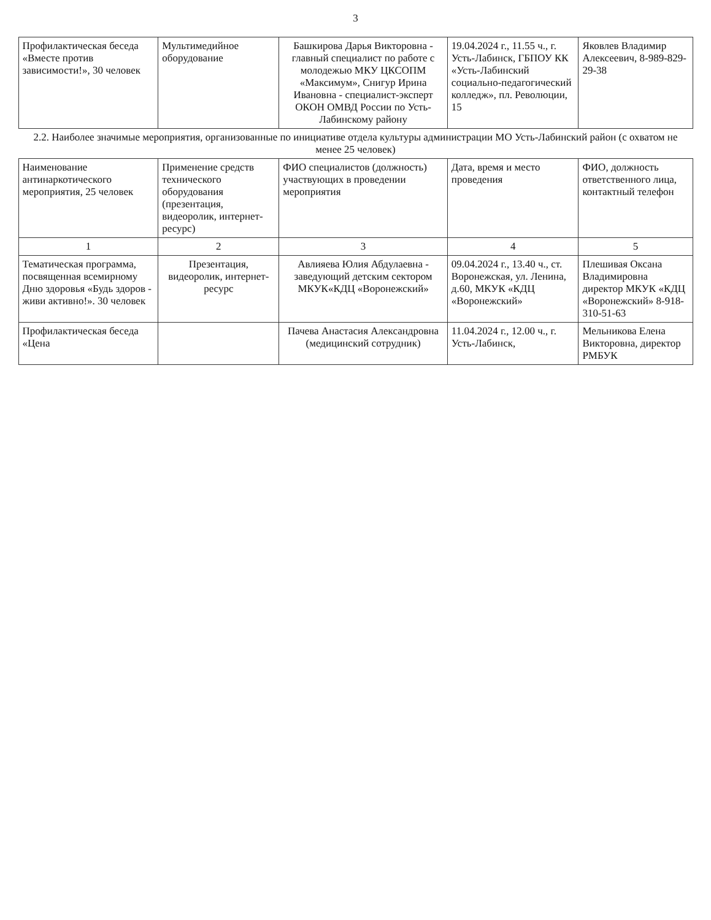3
| Профилактическая беседа «Вместе против зависимости!», 30 человек | Мультимедийное оборудование | Башкирова Дарья Викторовна - главный специалист по работе с молодежью МКУ ЦКСОПМ «Максимум», Снигур Ирина Ивановна - специалист-эксперт ОКОН ОМВД России по Усть-Лабинскому району | 19.04.2024 г., 11.55 ч., г. Усть-Лабинск, ГБПОУ КК «Усть-Лабинский социально-педагогический колледж», пл. Революции, 15 | Яковлев Владимир Алексеевич, 8-989-829-29-38 |
| 2.2. Наиболее значимые мероприятия, организованные по инициативе отдела культуры администрации МО Усть-Лабинский район (с охватом не менее 25 человек) | | | | |
| Наименование антинаркотического мероприятия, 25 человек | Применение средств технического оборудования (презентация, видеоролик, интернет-ресурс) | ФИО специалистов (должность) участвующих в проведении мероприятия | Дата, время и место проведения | ФИО, должность ответственного лица, контактный телефон |
| 1 | 2 | 3 | 4 | 5 |
| Тематическая программа, посвященная всемирному Дню здоровья «Будь здоров - живи активно!». 30 человек | Презентация, видеоролик, интернет-ресурс | Авлияева Юлия Абдулаевна - заведующий детским сектором МКУК«КДЦ «Воронежский» | 09.04.2024 г., 13.40 ч., ст. Воронежская, ул. Ленина, д.60, МКУК «КДЦ «Воронежский» | Плешивая Оксана Владимировна директор МКУК «КДЦ «Воронежский» 8-918-310-51-63 |
| Профилактическая беседа «Цена | | Пачева Анастасия Александровна (медицинский сотрудник) | 11.04.2024 г., 12.00 ч., г. Усть-Лабинск, | Мельникова Елена Викторовна, директор РМБУК |